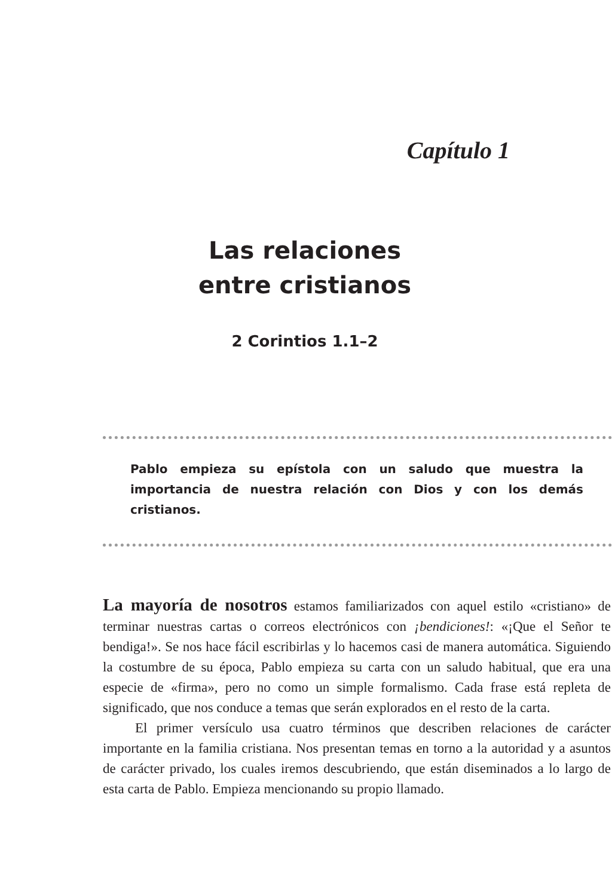Capítulo 1
Las relaciones
entre cristianos
2 Corintios 1.1–2
Pablo empieza su epístola con un saludo que muestra la importancia de nuestra relación con Dios y con los demás cristianos.
La mayoría de nosotros estamos familiarizados con aquel estilo «cristiano» de terminar nuestras cartas o correos electrónicos con ¡bendiciones!: «¡Que el Señor te bendiga!». Se nos hace fácil escribirlas y lo hacemos casi de manera automática. Siguiendo la costumbre de su época, Pablo empieza su carta con un saludo habitual, que era una especie de «firma», pero no como un simple formalismo. Cada frase está repleta de significado, que nos conduce a temas que serán explorados en el resto de la carta.
El primer versículo usa cuatro términos que describen relaciones de carácter importante en la familia cristiana. Nos presentan temas en torno a la autoridad y a asuntos de carácter privado, los cuales iremos descubriendo, que están diseminados a lo largo de esta carta de Pablo. Empieza mencionando su propio llamado.